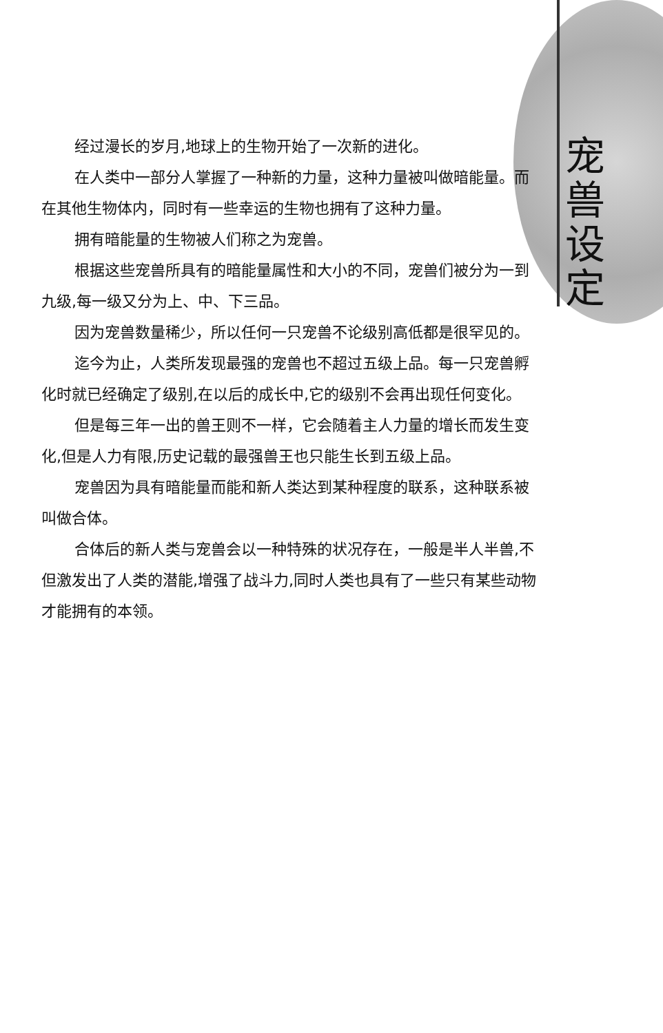宠
兽
设
定
经过漫长的岁月,地球上的生物开始了一次新的进化。
在人类中一部分人掌握了一种新的力量，这种力量被叫做暗能量。而在其他生物体内，同时有一些幸运的生物也拥有了这种力量。
拥有暗能量的生物被人们称之为宠兽。
根据这些宠兽所具有的暗能量属性和大小的不同，宠兽们被分为一到九级,每一级又分为上、中、下三品。
因为宠兽数量稀少，所以任何一只宠兽不论级别高低都是很罕见的。
迄今为止，人类所发现最强的宠兽也不超过五级上品。每一只宠兽孵化时就已经确定了级别,在以后的成长中,它的级别不会再出现任何变化。
但是每三年一出的兽王则不一样，它会随着主人力量的增长而发生变化,但是人力有限,历史记载的最强兽王也只能生长到五级上品。
宠兽因为具有暗能量而能和新人类达到某种程度的联系，这种联系被叫做合体。
合体后的新人类与宠兽会以一种特殊的状况存在，一般是半人半兽,不但激发出了人类的潜能,增强了战斗力,同时人类也具有了一些只有某些动物才能拥有的本领。